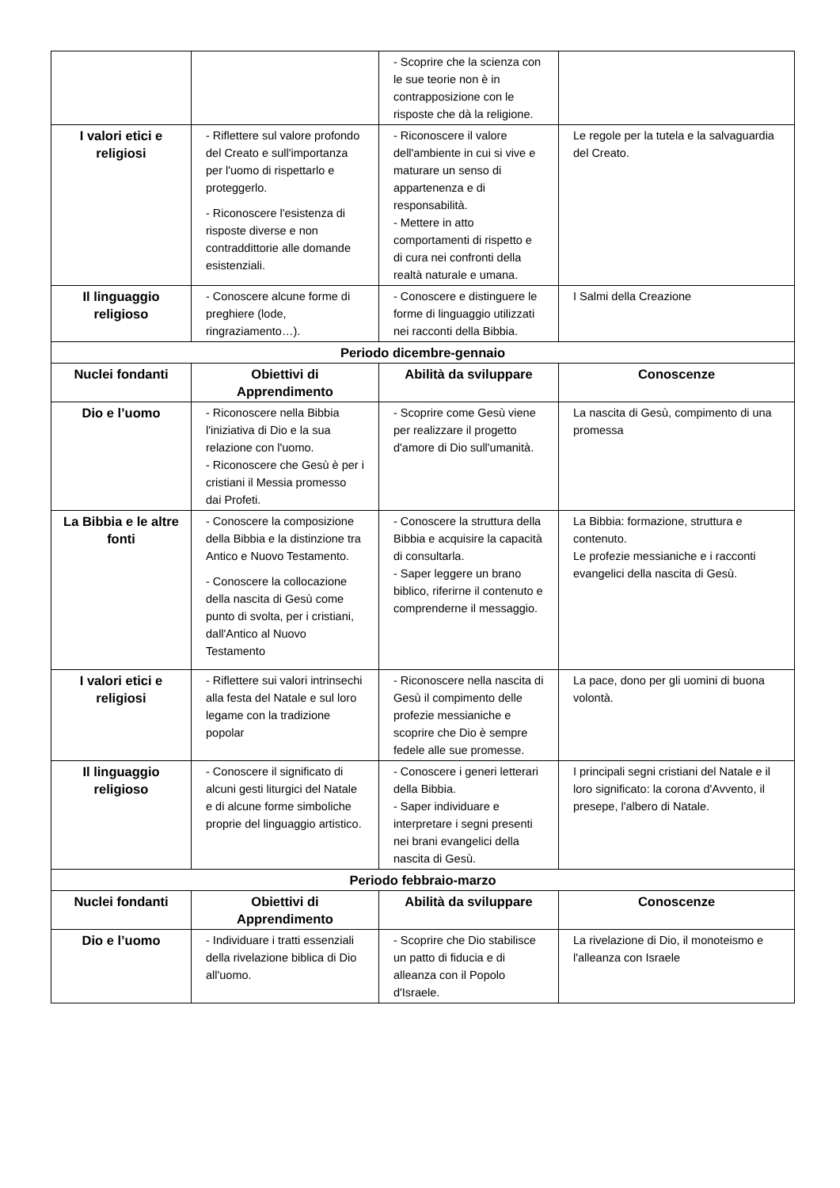| | | - Scoprire che la scienza con le sue teorie non è in contrapposizione con le risposte che dà la religione. | |
| I valori etici e religiosi | - Riflettere sul valore profondo del Creato e sull'importanza per l'uomo di rispettarlo e proteggerlo. - Riconoscere l'esistenza di risposte diverse e non contraddittorie alle domande esistenziali. | - Riconoscere il valore dell'ambiente in cui si vive e maturare un senso di appartenenza e di responsabilità. - Mettere in atto comportamenti di rispetto e di cura nei confronti della realtà naturale e umana. | Le regole per la tutela e la salvaguardia del Creato. |
| Il linguaggio religioso | - Conoscere alcune forme di preghiere (lode, ringraziamento…). | - Conoscere e distinguere le forme di linguaggio utilizzati nei racconti della Bibbia. | I Salmi della Creazione |
| Periodo dicembre-gennaio | | | |
| Nuclei fondanti | Obiettivi di Apprendimento | Abilità da sviluppare | Conoscenze |
| Dio e l’uomo | - Riconoscere nella Bibbia l'iniziativa di Dio e la sua relazione con l'uomo. - Riconoscere che Gesù è per i cristiani il Messia promesso dai Profeti. | - Scoprire come Gesù viene per realizzare il progetto d'amore di Dio sull'umanità. | La nascita di Gesù, compimento di una promessa |
| La Bibbia e le altre fonti | - Conoscere la composizione della Bibbia e la distinzione tra Antico e Nuovo Testamento. - Conoscere la collocazione della nascita di Gesù come punto di svolta, per i cristiani, dall'Antico al Nuovo Testamento | - Conoscere la struttura della Bibbia e acquisire la capacità di consultarla. - Saper leggere un brano biblico, riferirne il contenuto e comprenderne il messaggio. | La Bibbia: formazione, struttura e contenuto. Le profezie messianiche e i racconti evangelici della nascita di Gesù. |
| I valori etici e religiosi | - Riflettere sui valori intrinsechi alla festa del Natale e sul loro legame con la tradizione popolar | - Riconoscere nella nascita di Gesù il compimento delle profezie messianiche e scoprire che Dio è sempre fedele alle sue promesse. | La pace, dono per gli uomini di buona volontà. |
| Il linguaggio religioso | - Conoscere il significato di alcuni gesti liturgici del Natale e di alcune forme simboliche proprie del linguaggio artistico. | - Conoscere i generi letterari della Bibbia. - Saper individuare e interpretare i segni presenti nei brani evangelici della nascita di Gesù. | I principali segni cristiani del Natale e il loro significato: la corona d'Avvento, il presepe, l'albero di Natale. |
| Periodo febbraio-marzo | | | |
| Nuclei fondanti | Obiettivi di Apprendimento | Abilità da sviluppare | Conoscenze |
| Dio e l’uomo | - Individuare i tratti essenziali della rivelazione biblica di Dio all'uomo. | - Scoprire che Dio stabilisce un patto di fiducia e di alleanza con il Popolo d'Israele. | La rivelazione di Dio, il monoteismo e l'alleanza con Israele |